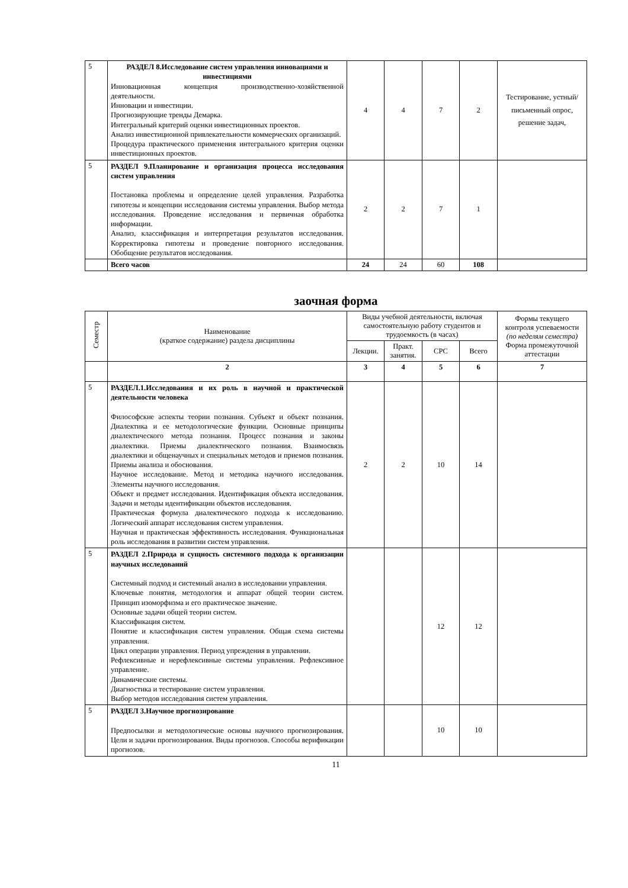| 5 | РАЗДЕЛ 8.Исследование систем управления инновациями и инвестициями Инновационная концепция производственно-хозяйственной деятельности. Инновации и инвестиции. Прогнозирующие тренды Демарка. Интегральный критерий оценки инвестиционных проектов. Анализ инвестиционной привлекательности коммерческих организаций. Процедура практического применения интегрального критерия оценки инвестиционных проектов. | 4 | 4 | 7 | 2 | Тестирование, устный/письменный опрос, решение задач, |
| 5 | РАЗДЕЛ 9.Планирование и организация процесса исследования систем управления Постановка проблемы и определение целей управления. Разработка гипотезы и концепции исследования системы управления. Выбор метода исследования. Проведение исследования и первичная обработка информации. Анализ, классификация и интерпретация результатов исследования. Корректировка гипотезы и проведение повторного исследования. Обобщение результатов исследования. | 2 | 2 | 7 | 1 | |
| | Всего часов | 24 | 24 | 60 | 108 | |
заочная форма
| Семестр | Наименование (краткое содержание) раздела дисциплины | Виды учебной деятельности, включая самостоятельную работу студентов и трудоемкость (в часах) | | | | Формы текущего контроля успеваемости (по неделям семестра) Форма промежуточной аттестации |
| --- | --- | --- | --- | --- | --- | --- |
| | | Лекции. | Практ. занятия. | СРС | Всего | |
| | 2 | 3 | 4 | 5 | 6 | 7 |
| 5 | РАЗДЕЛ.1.Исследования и их роль в научной и практической деятельности человека Философские аспекты теории познания. Субъект и объект познания. Диалектика и ее методологические функции. Основные принципы диалектического метода познания. Процесс познания и законы диалектики. Приемы диалектического познания. Взаимосвязь диалектики и общенаучных и специальных методов и приемов познания. Приемы анализа и обоснования. Научное исследование. Метод и методика научного исследования. Элементы научного исследования. Объект и предмет исследования. Идентификация объекта исследования. Задачи и методы идентификации объектов исследования. Практическая формула диалектического подхода к исследованию. Логический аппарат исследования систем управления. Научная и практическая эффективность исследования. Функциональная роль исследования в развитии систем управления. | 2 | 2 | 10 | 14 | |
| 5 | РАЗДЕЛ 2.Природа и сущность системного подхода к организации научных исследований Системный подход и системный анализ в исследовании управления. Ключевые понятия, методология и аппарат общей теории систем. Принцип изоморфизма и его практическое значение. Основные задачи общей теории систем. Классификация систем. Понятие и классификация систем управления. Общая схема системы управления. Цикл операции управления. Период упреждения в управлении. Рефлексивные и нерефлексивные системы управления. Рефлексивное управление. Динамические системы. Диагностика и тестирование систем управления. Выбор методов исследования систем управления. | | | 12 | 12 | |
| 5 | РАЗДЕЛ 3.Научное прогнозирование Предпосылки и методологические основы научного прогнозирования. Цели и задачи прогнозирования. Виды прогнозов. Способы верификации прогнозов. | | | 10 | 10 | |
11